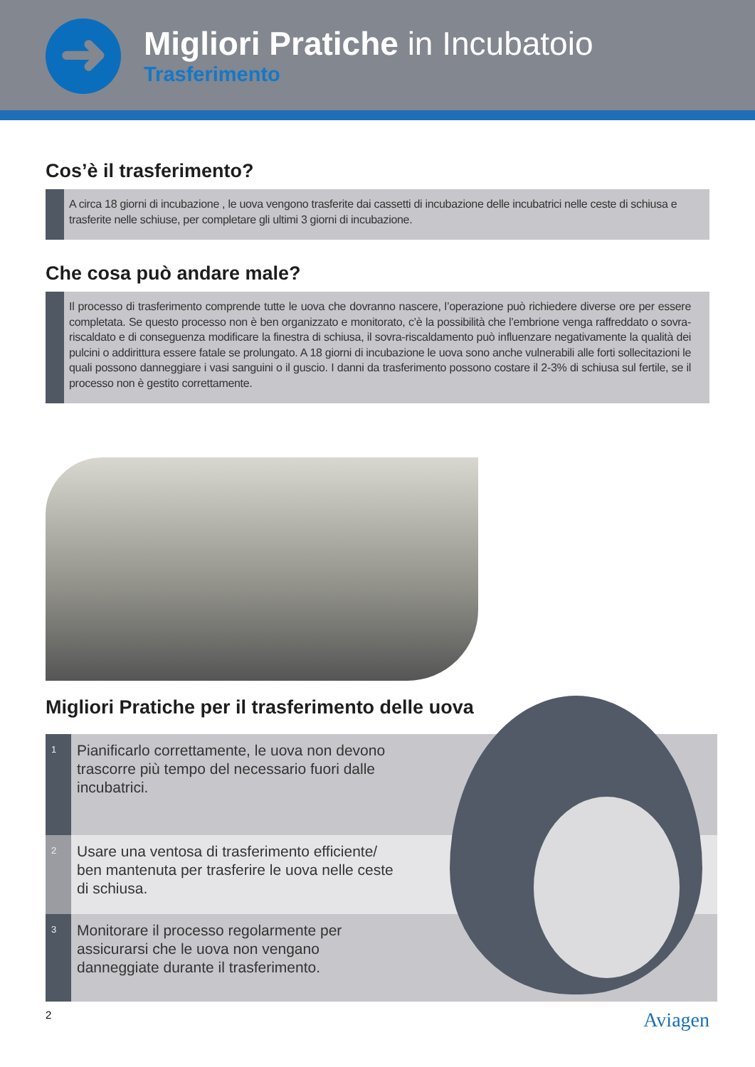➜
Migliori Pratiche in Incubatoio
Trasferimento
Cos’è il trasferimento?
A circa 18 giorni di incubazione , le uova vengono trasferite dai cassetti di incubazione delle incubatrici nelle ceste di schiusa e trasferite nelle schiuse, per completare gli ultimi 3 giorni di incubazione.
Che cosa può andare male?
Il processo di trasferimento comprende tutte le uova che dovranno nascere, l’operazione può richiedere diverse ore per essere completata. Se questo processo non è ben organizzato e monitorato, c’è la possibilità che l’embrione venga raffreddato o sovra-riscaldato e di conseguenza modificare la finestra di schiusa, il sovra-riscaldamento può influenzare negativamente la qualità dei pulcini o addirittura essere fatale se prolungato. A 18 giorni di incubazione le uova sono anche vulnerabili alle forti sollecitazioni le quali possono danneggiare i vasi sanguini o il guscio. I danni da trasferimento possono costare il 2-3% di schiusa sul fertile, se il processo non è gestito correttamente.
Migliori Pratiche per il trasferimento delle uova
1
Pianificarlo correttamente, le uova non devono trascorre più tempo del necessario fuori dalle incubatrici.
2
Usare una ventosa di trasferimento efficiente/ ben mantenuta per trasferire le uova nelle ceste di schiusa.
3
Monitorare il processo regolarmente per assicurarsi che le uova non vengano danneggiate durante il trasferimento.
2 Aviagen